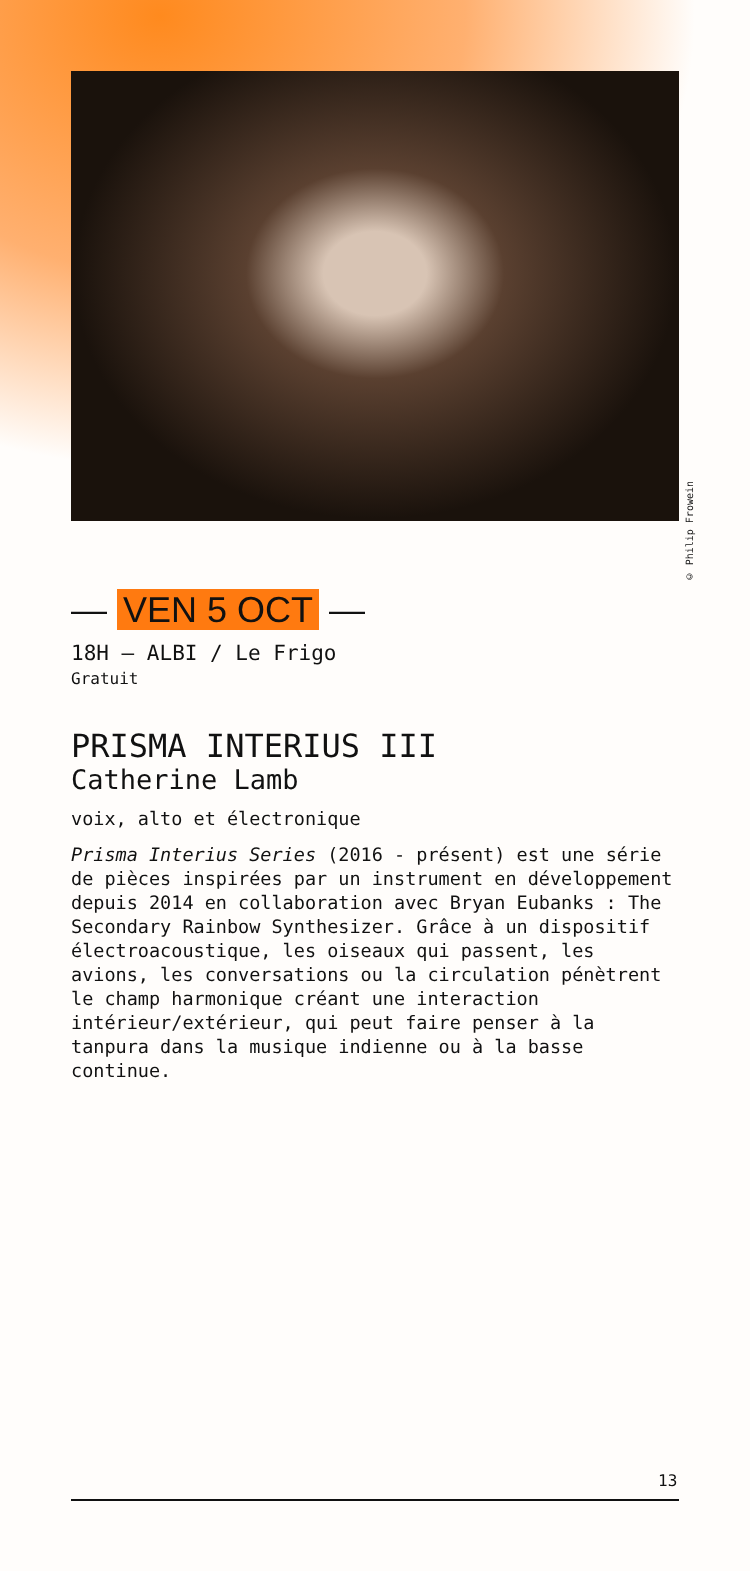© Philip Frowein
— VEN 5 OCT —
18H — ALBI / Le Frigo
Gratuit
PRISMA INTERIUS III
Catherine Lamb
voix, alto et électronique
Prisma Interius Series (2016 - présent) est une série de pièces inspirées par un instrument en développement depuis 2014 en collaboration avec Bryan Eubanks : The Secondary Rainbow Synthesizer. Grâce à un dispositif électroacoustique, les oiseaux qui passent, les avions, les conversations ou la circulation pénètrent le champ harmonique créant une interaction intérieur/extérieur, qui peut faire penser à la tanpura dans la musique indienne ou à la basse continue.
13